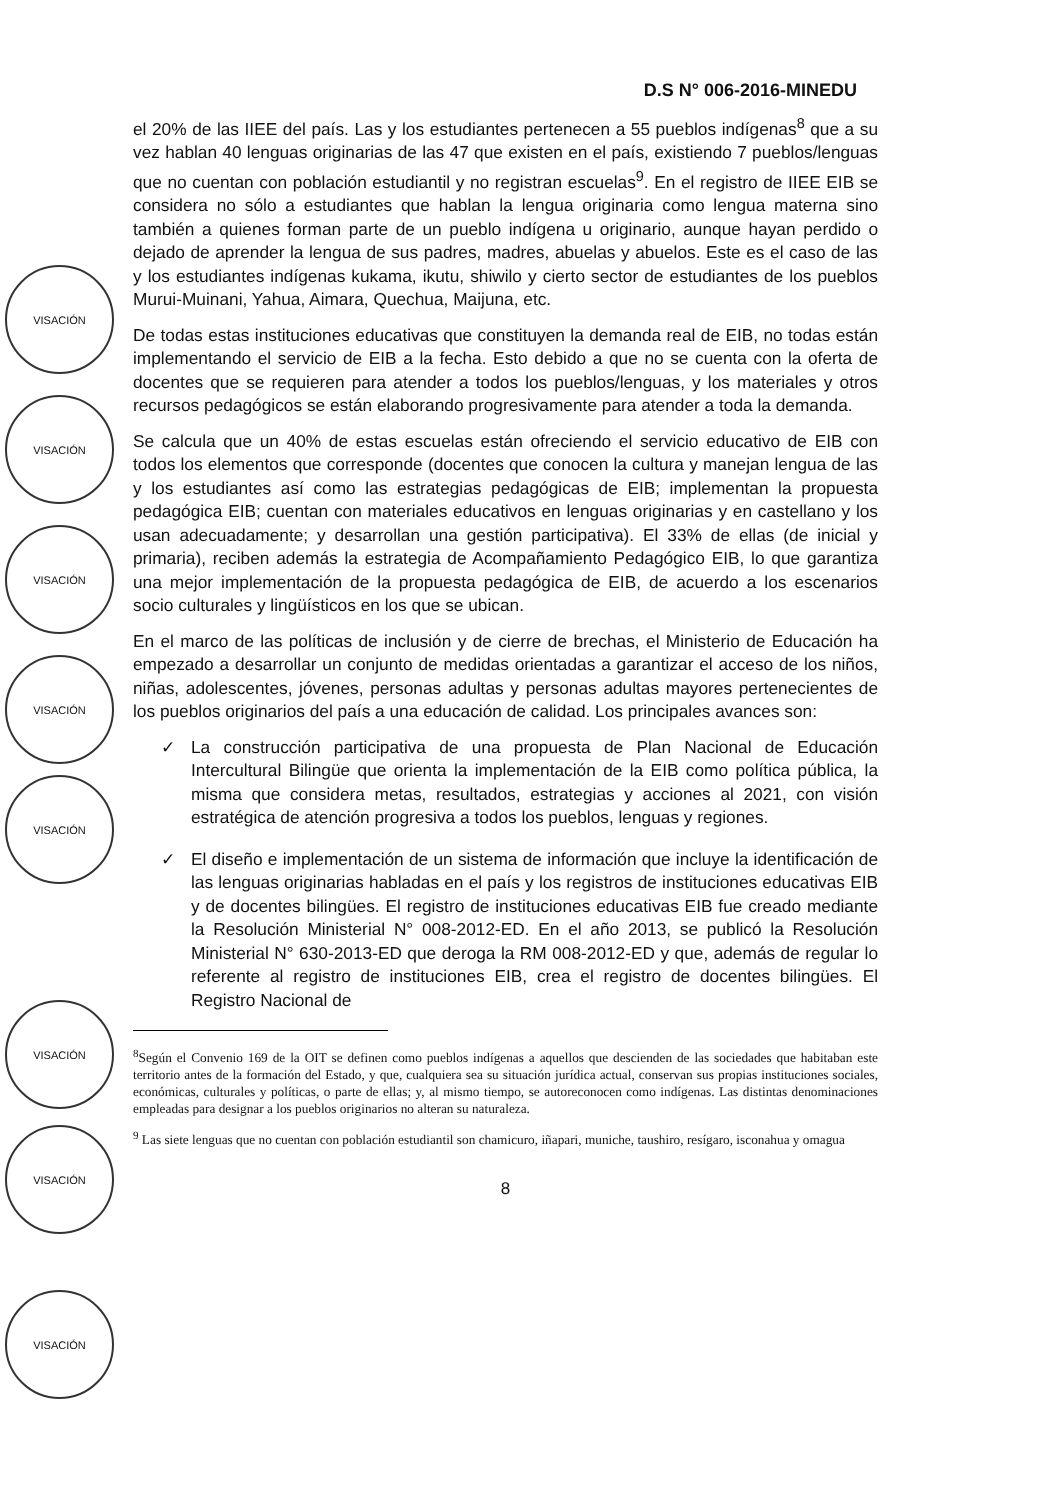D.S N° 006-2016-MINEDU
VISACIÓN
VISACIÓN
VISACIÓN
VISACIÓN
VISACIÓN
VISACIÓN
VISACIÓN
VISACIÓN
el 20% de las IIEE del país. Las y los estudiantes pertenecen a 55 pueblos indígenas<sup>8</sup> que a su vez hablan 40 lenguas originarias de las 47 que existen en el país, existiendo 7 pueblos/lenguas que no cuentan con población estudiantil y no registran escuelas<sup>9</sup>. En el registro de IIEE EIB se considera no sólo a estudiantes que hablan la lengua originaria como lengua materna sino también a quienes forman parte de un pueblo indígena u originario, aunque hayan perdido o dejado de aprender la lengua de sus padres, madres, abuelas y abuelos. Este es el caso de las y los estudiantes indígenas kukama, ikutu, shiwilo y cierto sector de estudiantes de los pueblos Murui-Muinani, Yahua, Aimara, Quechua, Maijuna, etc.
De todas estas instituciones educativas que constituyen la demanda real de EIB, no todas están implementando el servicio de EIB a la fecha. Esto debido a que no se cuenta con la oferta de docentes que se requieren para atender a todos los pueblos/lenguas, y los materiales y otros recursos pedagógicos se están elaborando progresivamente para atender a toda la demanda.
Se calcula que un 40% de estas escuelas están ofreciendo el servicio educativo de EIB con todos los elementos que corresponde (docentes que conocen la cultura y manejan lengua de las y los estudiantes así como las estrategias pedagógicas de EIB; implementan la propuesta pedagógica EIB; cuentan con materiales educativos en lenguas originarias y en castellano y los usan adecuadamente; y desarrollan una gestión participativa). El 33% de ellas (de inicial y primaria), reciben además la estrategia de Acompañamiento Pedagógico EIB, lo que garantiza una mejor implementación de la propuesta pedagógica de EIB, de acuerdo a los escenarios socio culturales y lingüísticos en los que se ubican.
En el marco de las políticas de inclusión y de cierre de brechas, el Ministerio de Educación ha empezado a desarrollar un conjunto de medidas orientadas a garantizar el acceso de los niños, niñas, adolescentes, jóvenes, personas adultas y personas adultas mayores pertenecientes de los pueblos originarios del país a una educación de calidad. Los principales avances son:
✓ La construcción participativa de una propuesta de Plan Nacional de Educación Intercultural Bilingüe que orienta la implementación de la EIB como política pública, la misma que considera metas, resultados, estrategias y acciones al 2021, con visión estratégica de atención progresiva a todos los pueblos, lenguas y regiones.
✓ El diseño e implementación de un sistema de información que incluye la identificación de las lenguas originarias habladas en el país y los registros de instituciones educativas EIB y de docentes bilingües. El registro de instituciones educativas EIB fue creado mediante la Resolución Ministerial N° 008-2012-ED. En el año 2013, se publicó la Resolución Ministerial N° 630-2013-ED que deroga la RM 008-2012-ED y que, además de regular lo referente al registro de instituciones EIB, crea el registro de docentes bilingües. El Registro Nacional de
<sup>8</sup> Según el Convenio 169 de la OIT se definen como pueblos indígenas a aquellos que descienden de las sociedades que habitaban este territorio antes de la formación del Estado, y que, cualquiera sea su situación jurídica actual, conservan sus propias instituciones sociales, económicas, culturales y políticas, o parte de ellas; y, al mismo tiempo, se autoreconocen como indígenas. Las distintas denominaciones empleadas para designar a los pueblos originarios no alteran su naturaleza.
<sup>9</sup> Las siete lenguas que no cuentan con población estudiantil son chamicuro, iñapari, muniche, taushiro, resígaro, isconahua y omagua
8